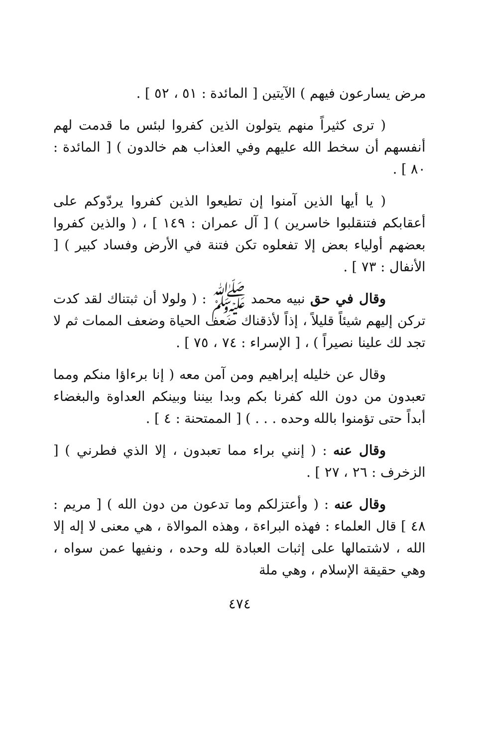مرض يسارعون فيهم ) الآيتين [ المائدة : ٥١ ، ٥٢ ] .
( ترى كثيراً منهم يتولون الذين كفروا لبئس ما قدمت لهم أنفسهم أن سخط الله عليهم وفي العذاب هم خالدون ) [ المائدة : ٨٠ ] .
( يا أيها الذين آمنوا إن تطيعوا الذين كفروا يردّوكم على أعقابكم فتنقلبوا خاسرين ) [ آل عمران : ١٤٩ ] ، ( والذين كفروا بعضهم أولياء بعض إلا تفعلوه تكن فتنة في الأرض وفساد كبير ) [ الأنفال : ٧٣ ] .
وقال في حق نبيه محمد ﷺ : ( ولولا أن ثبتناك لقد كدت تركن إليهم شيئاً قليلاً ، إذاً لأذقناك ضعف الحياة وضعف الممات ثم لا تجد لك علينا نصيراً ) ، [ الإسراء : ٧٤ ، ٧٥ ] .
وقال عن خليله إبراهيم ومن آمن معه ( إنا برءاؤا منكم ومما تعبدون من دون الله كفرنا بكم وبدا بيننا وبينكم العداوة والبغضاء أبداً حتى تؤمنوا بالله وحده . . . ) [ الممتحنة : ٤ ] .
وقال عنه : ( إنني براء مما تعبدون ، إلا الذي فطرني ) [ الزخرف : ٢٦ ، ٢٧ ] .
وقال عنه : ( وأعتزلكم وما تدعون من دون الله ) [ مريم : ٤٨ ] قال العلماء : فهذه البراءة ، وهذه الموالاة ، هي معنى لا إله إلا الله ، لاشتمالها على إثبات العبادة لله وحده ، ونفيها عمن سواه ، وهي حقيقة الإسلام ، وهي ملة
٤٧٤